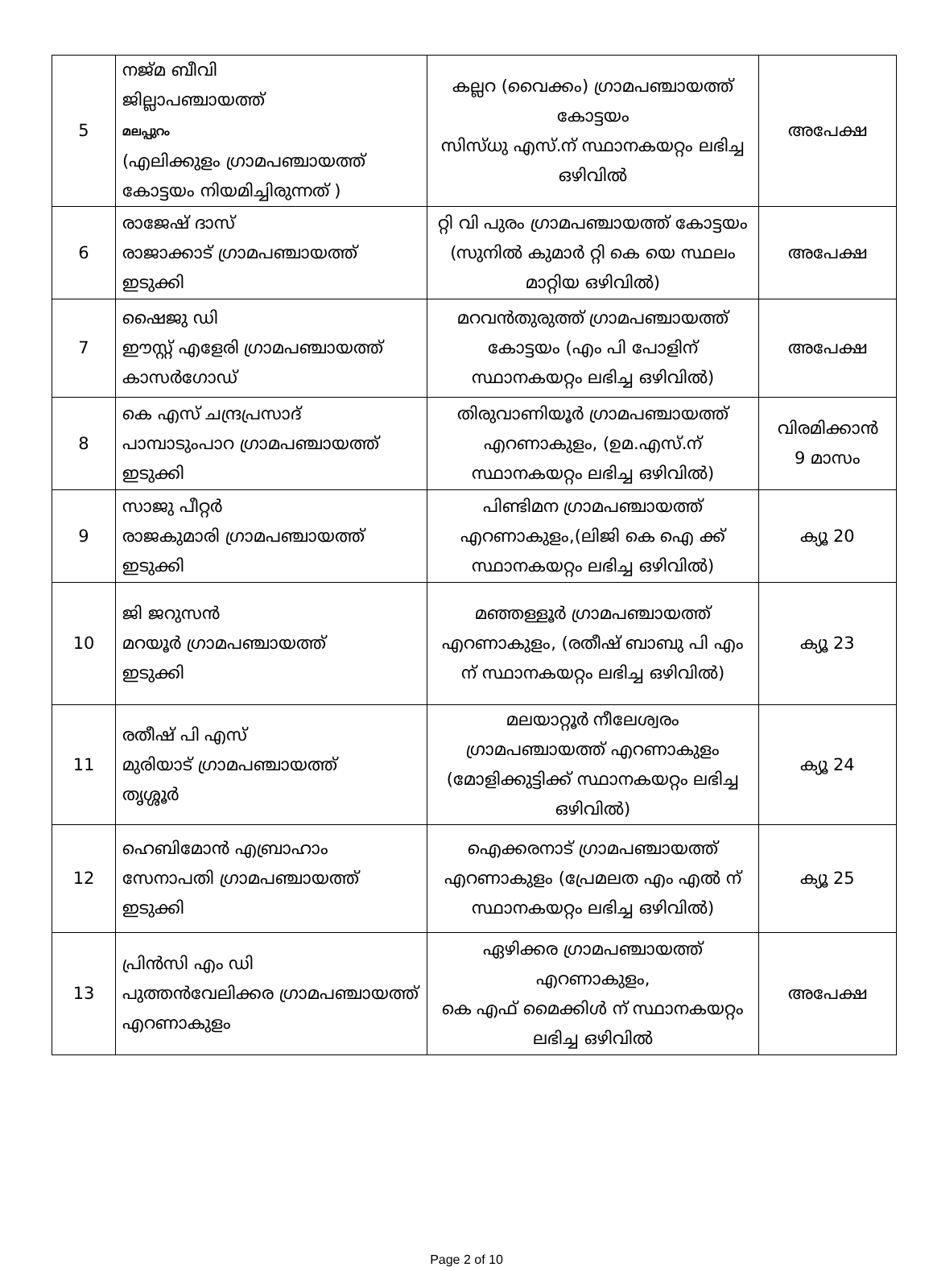| 5 | നജ്മ ബീവി ജില്ലാപഞ്ചായത്ത് മലപ്പുറം (എലിക്കുളം ഗ്രാമപഞ്ചായത്ത് കോട്ടയം നിയമിച്ചിരുന്നത് ) | കല്ലറ (വൈക്കം) ഗ്രാമപഞ്ചായത്ത് കോട്ടയം സിസ്ധു എസ്.ന് സ്ഥാനകയറ്റം ലഭിച്ച ഒഴിവിൽ | അപേക്ഷ |
| 6 | രാജേഷ് ദാസ് രാജാക്കാട് ഗ്രാമപഞ്ചായത്ത് ഇടുക്കി | റ്റി വി പുരം ഗ്രാമപഞ്ചായത്ത് കോട്ടയം (സുനിൽ കുമാർ റ്റി കെ യെ സ്ഥലം മാറ്റിയ ഒഴിവിൽ) | അപേക്ഷ |
| 7 | ഷൈജു ഡി ഈസ്റ്റ് എളേരി ഗ്രാമപഞ്ചായത്ത് കാസർഗോഡ് | മറവൻതുരുത്ത് ഗ്രാമപഞ്ചായത്ത് കോട്ടയം (എം പി പോളിന് സ്ഥാനകയറ്റം ലഭിച്ച ഒഴിവിൽ) | അപേക്ഷ |
| 8 | കെ എസ് ചന്ദ്രപ്രസാദ് പാമ്പാടുംപാറ ഗ്രാമപഞ്ചായത്ത് ഇടുക്കി | തിരുവാണിയൂർ ഗ്രാമപഞ്ചായത്ത് എറണാകുളം, (ഉമ.എസ്.ന് സ്ഥാനകയറ്റം ലഭിച്ച ഒഴിവിൽ) | വിരമിക്കാൻ 9 മാസം |
| 9 | സാജു പീറ്റർ രാജകുമാരി ഗ്രാമപഞ്ചായത്ത് ഇടുക്കി | പിണ്ടിമന ഗ്രാമപഞ്ചായത്ത് എറണാകുളം,(ലിജി കെ ഐ ക്ക് സ്ഥാനകയറ്റം ലഭിച്ച ഒഴിവിൽ) | ക്യൂ 20 |
| 10 | ജി ജറുസൻ മറയൂർ ഗ്രാമപഞ്ചായത്ത് ഇടുക്കി | മഞ്ഞള്ളൂർ ഗ്രാമപഞ്ചായത്ത് എറണാകുളം, (രതീഷ് ബാബു പി എം ന് സ്ഥാനകയറ്റം ലഭിച്ച ഒഴിവിൽ) | ക്യൂ 23 |
| 11 | രതീഷ് പി എസ് മുരിയാട് ഗ്രാമപഞ്ചായത്ത് തൃശ്ശൂർ | മലയാറ്റൂർ നീലേശ്വരം ഗ്രാമപഞ്ചായത്ത് എറണാകുളം (മോളിക്കുട്ടിക്ക് സ്ഥാനകയറ്റം ലഭിച്ച ഒഴിവിൽ) | ക്യൂ 24 |
| 12 | ഹെബിമോൻ എബ്രാഹാം സേനാപതി ഗ്രാമപഞ്ചായത്ത് ഇടുക്കി | ഐക്കരനാട് ഗ്രാമപഞ്ചായത്ത് എറണാകുളം (പ്രേമലത എം എൽ ന് സ്ഥാനകയറ്റം ലഭിച്ച ഒഴിവിൽ) | ക്യൂ 25 |
| 13 | പ്രിൻസി എം ഡി പുത്തൻവേലിക്കര ഗ്രാമപഞ്ചായത്ത് എറണാകുളം | ഏഴിക്കര ഗ്രാമപഞ്ചായത്ത് എറണാകുളം, കെ എഫ് മൈക്കിൾ ന് സ്ഥാനകയറ്റം ലഭിച്ച ഒഴിവിൽ | അപേക്ഷ |
Page 2 of 10